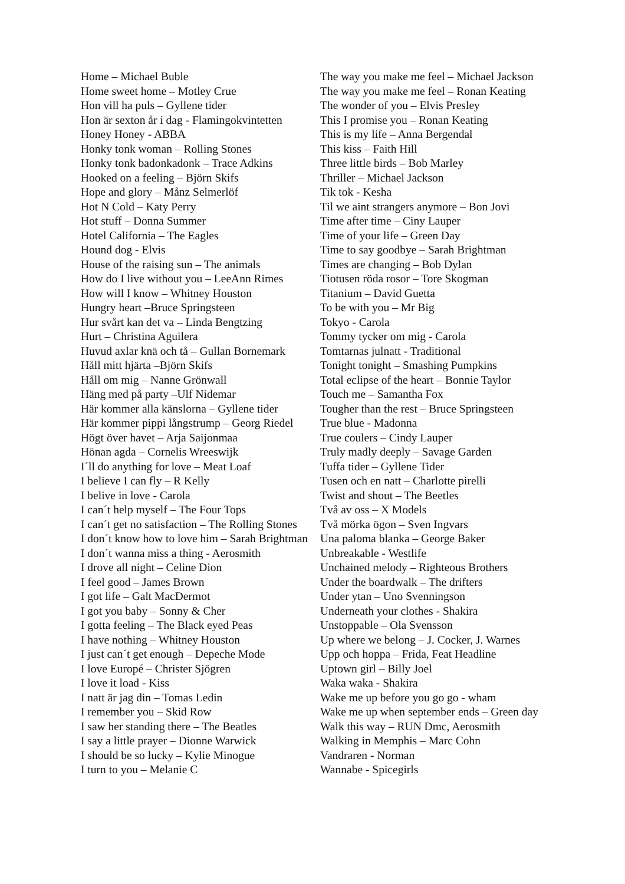Home – Michael Buble
Home sweet home – Motley Crue
Hon vill ha puls – Gyllene tider
Hon är sexton år i dag - Flamingokvintetten
Honey Honey - ABBA
Honky tonk woman – Rolling Stones
Honky tonk badonkadonk – Trace Adkins
Hooked on a feeling – Björn Skifs
Hope and glory – Månz Selmerlöf
Hot N Cold – Katy Perry
Hot stuff – Donna Summer
Hotel California – The Eagles
Hound dog - Elvis
House of the raising sun – The animals
How do I live without you – LeeAnn Rimes
How will I know – Whitney Houston
Hungry heart –Bruce Springsteen
Hur svårt kan det va – Linda Bengtzing
Hurt – Christina Aguilera
Huvud axlar knä och tå – Gullan Bornemark
Håll mitt hjärta –Björn Skifs
Håll om mig – Nanne Grönwall
Häng med på party –Ulf Nidemar
Här kommer alla känslorna – Gyllene tider
Här kommer pippi långstrump – Georg Riedel
Högt över havet – Arja Saijonmaa
Hönan agda – Cornelis Wreeswijk
I´ll do anything for love – Meat Loaf
I believe I can fly – R Kelly
I belive in love - Carola
I can´t help myself – The Four Tops
I can´t get no satisfaction – The Rolling Stones
I don´t know how to love him – Sarah Brightman
I don´t wanna miss a thing - Aerosmith
I drove all night – Celine Dion
I feel good – James Brown
I got life – Galt MacDermot
I got you baby – Sonny & Cher
I gotta feeling – The Black eyed Peas
I have nothing – Whitney Houston
I just can´t get enough – Depeche Mode
I love Europé – Christer Sjögren
I love it load - Kiss
I natt är jag din – Tomas Ledin
I remember you – Skid Row
I saw her standing there – The Beatles
I say a little prayer – Dionne Warwick
I should be so lucky – Kylie Minogue
I turn to you – Melanie C
The way you make me feel – Michael Jackson
The way you make me feel – Ronan Keating
The wonder of you – Elvis Presley
This I promise you – Ronan Keating
This is my life – Anna Bergendal
This kiss – Faith Hill
Three little birds – Bob Marley
Thriller – Michael Jackson
Tik tok - Kesha
Til we aint strangers anymore – Bon Jovi
Time after time – Ciny Lauper
Time of your life – Green Day
Time to say goodbye – Sarah Brightman
Times are changing – Bob Dylan
Tiotusen röda rosor – Tore Skogman
Titanium – David Guetta
To be with you – Mr Big
Tokyo - Carola
Tommy tycker om mig - Carola
Tomtarnas julnatt - Traditional
Tonight tonight – Smashing Pumpkins
Total eclipse of the heart – Bonnie Taylor
Touch me – Samantha Fox
Tougher than the rest – Bruce Springsteen
True blue - Madonna
True coulers – Cindy Lauper
Truly madly deeply – Savage Garden
Tuffa tider – Gyllene Tider
Tusen och en natt – Charlotte pirelli
Twist and shout – The Beetles
Två av oss – X Models
Två mörka ögon – Sven Ingvars
Una paloma blanka – George Baker
Unbreakable - Westlife
Unchained melody – Righteous Brothers
Under the boardwalk – The drifters
Under ytan – Uno Svenningson
Underneath your clothes - Shakira
Unstoppable – Ola Svensson
Up where we belong – J. Cocker, J. Warnes
Upp och hoppa – Frida, Feat Headline
Uptown girl – Billy Joel
Waka waka - Shakira
Wake me up before you go go - wham
Wake me up when september ends – Green day
Walk this way – RUN Dmc, Aerosmith
Walking in Memphis – Marc Cohn
Vandraren - Norman
Wannabe - Spicegirls